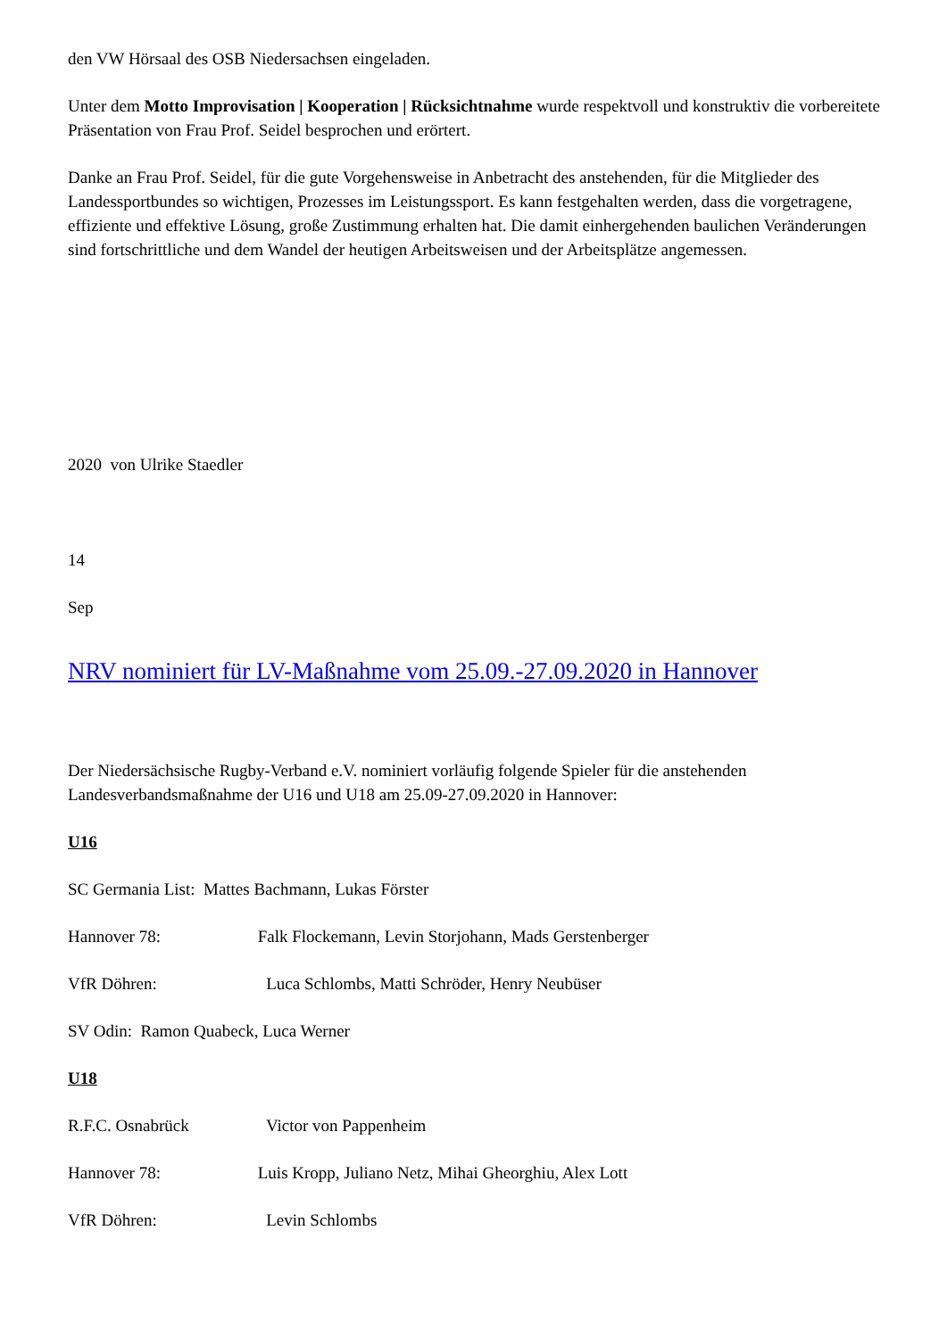den VW Hörsaal des OSB Niedersachsen eingeladen.
Unter dem Motto Improvisation | Kooperation | Rücksichtnahme wurde respektvoll und konstruktiv die vorbereitete Präsentation von Frau Prof. Seidel besprochen und erörtert.
Danke an Frau Prof. Seidel, für die gute Vorgehensweise in Anbetracht des anstehenden, für die Mitglieder des Landessportbundes so wichtigen, Prozesses im Leistungssport. Es kann festgehalten werden, dass die vorgetragene, effiziente und effektive Lösung, große Zustimmung erhalten hat. Die damit einhergehenden baulichen Veränderungen sind fortschrittliche und dem Wandel der heutigen Arbeitsweisen und der Arbeitsplätze angemessen.
2020 von Ulrike Staedler
14
Sep
NRV nominiert für LV-Maßnahme vom 25.09.-27.09.2020 in Hannover
Der Niedersächsische Rugby-Verband e.V. nominiert vorläufig folgende Spieler für die anstehenden Landesverbandsmaßnahme der U16 und U18 am 25.09-27.09.2020 in Hannover:
U16
SC Germania List: Mattes Bachmann, Lukas Förster
Hannover 78: Falk Flockemann, Levin Storjohann, Mads Gerstenberger
VfR Döhren: Luca Schlombs, Matti Schröder, Henry Neubüser
SV Odin: Ramon Quabeck, Luca Werner
U18
R.F.C. Osnabrück Victor von Pappenheim
Hannover 78: Luis Kropp, Juliano Netz, Mihai Gheorghiu, Alex Lott
VfR Döhren: Levin Schlombs